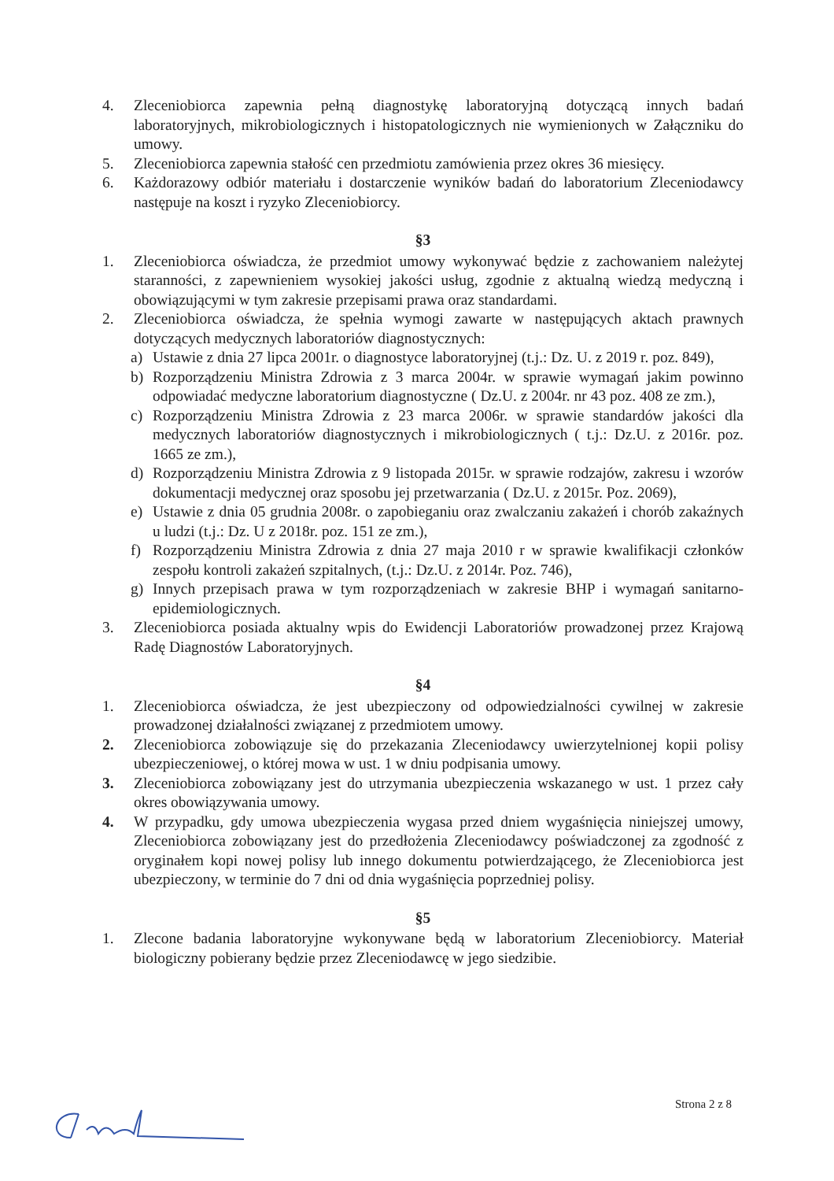4. Zleceniobiorca zapewnia pełną diagnostykę laboratoryjną dotyczącą innych badań laboratoryjnych, mikrobiologicznych i histopatologicznych nie wymienionych w Załączniku do umowy.
5. Zleceniobiorca zapewnia stałość cen przedmiotu zamówienia przez okres 36 miesięcy.
6. Każdorazowy odbiór materiału i dostarczenie wyników badań do laboratorium Zleceniodawcy następuje na koszt i ryzyko Zleceniobiorcy.
§3
1. Zleceniobiorca oświadcza, że przedmiot umowy wykonywać będzie z zachowaniem należytej staranności, z zapewnieniem wysokiej jakości usług, zgodnie z aktualną wiedzą medyczną i obowiązującymi w tym zakresie przepisami prawa oraz standardami.
2. Zleceniobiorca oświadcza, że spełnia wymogi zawarte w następujących aktach prawnych dotyczących medycznych laboratoriów diagnostycznych:
a) Ustawie z dnia 27 lipca 2001r. o diagnostyce laboratoryjnej (t.j.: Dz. U. z 2019 r. poz. 849),
b) Rozporządzeniu Ministra Zdrowia z 3 marca 2004r. w sprawie wymagań jakim powinno odpowiadać medyczne laboratorium diagnostyczne ( Dz.U. z 2004r. nr 43 poz. 408 ze zm.),
c) Rozporządzeniu Ministra Zdrowia z 23 marca 2006r. w sprawie standardów jakości dla medycznych laboratoriów diagnostycznych i mikrobiologicznych ( t.j.: Dz.U. z 2016r. poz. 1665 ze zm.),
d) Rozporządzeniu Ministra Zdrowia z 9 listopada 2015r. w sprawie rodzajów, zakresu i wzorów dokumentacji medycznej oraz sposobu jej przetwarzania ( Dz.U. z 2015r. Poz. 2069),
e) Ustawie z dnia 05 grudnia 2008r. o zapobieganiu oraz zwalczaniu zakażeń i chorób zakaźnych u ludzi (t.j.: Dz. U z 2018r. poz. 151 ze zm.),
f) Rozporządzeniu Ministra Zdrowia z dnia 27 maja 2010 r w sprawie kwalifikacji członków zespołu kontroli zakażeń szpitalnych, (t.j.: Dz.U. z 2014r. Poz. 746),
g) Innych przepisach prawa w tym rozporządzeniach w zakresie BHP i wymagań sanitarno-epidemiologicznych.
3. Zleceniobiorca posiada aktualny wpis do Ewidencji Laboratoriów prowadzonej przez Krajową Radę Diagnostów Laboratoryjnych.
§4
1. Zleceniobiorca oświadcza, że jest ubezpieczony od odpowiedzialności cywilnej w zakresie prowadzonej działalności związanej z przedmiotem umowy.
2. Zleceniobiorca zobowiązuje się do przekazania Zleceniodawcy uwierzytelnionej kopii polisy ubezpieczeniowej, o której mowa w ust. 1 w dniu podpisania umowy.
3. Zleceniobiorca zobowiązany jest do utrzymania ubezpieczenia wskazanego w ust. 1 przez cały okres obowiązywania umowy.
4. W przypadku, gdy umowa ubezpieczenia wygasa przed dniem wygaśnięcia niniejszej umowy, Zleceniobiorca zobowiązany jest do przedłożenia Zleceniodawcy poświadczonej za zgodność z oryginałem kopi nowej polisy lub innego dokumentu potwierdzającego, że Zleceniobiorca jest ubezpieczony, w terminie do 7 dni od dnia wygaśnięcia poprzedniej polisy.
§5
1. Zlecone badania laboratoryjne wykonywane będą w laboratorium Zleceniobiorcy. Materiał biologiczny pobierany będzie przez Zleceniodawcę w jego siedzibie.
Strona 2 z 8